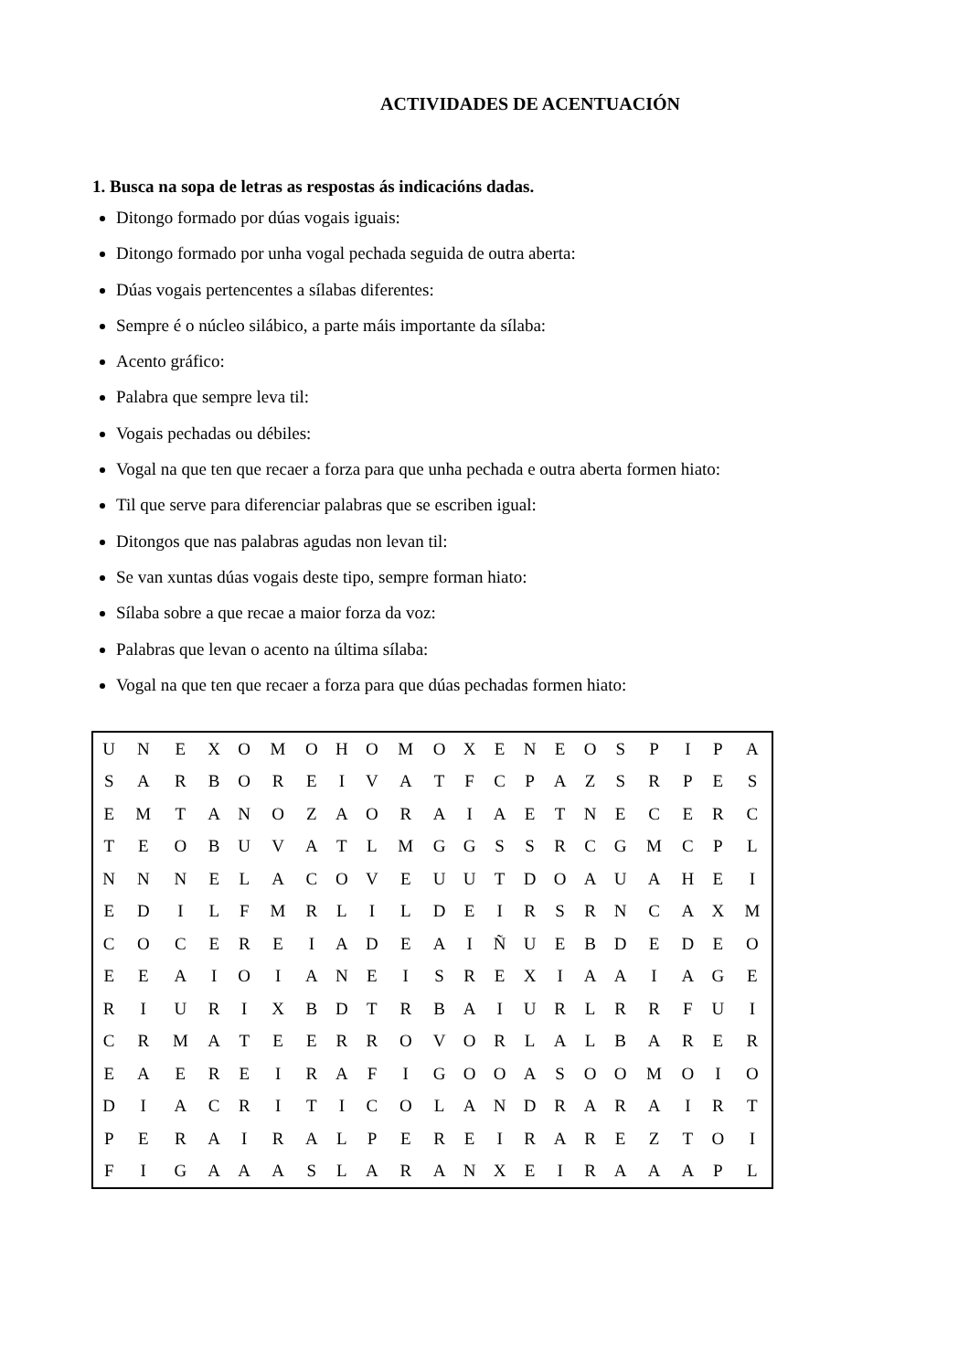ACTIVIDADES DE ACENTUACIÓN
1. Busca na sopa de letras as respostas ás indicacións dadas.
Ditongo formado por dúas vogais iguais:
Ditongo formado por unha vogal pechada seguida de outra aberta:
Dúas vogais pertencentes a sílabas diferentes:
Sempre é o núcleo silábico, a parte máis importante da sílaba:
Acento gráfico:
Palabra que sempre leva til:
Vogais pechadas ou débiles:
Vogal na que ten que recaer a forza para que unha pechada e outra aberta formen hiato:
Til que serve para diferenciar palabras que se escriben igual:
Ditongos que nas palabras agudas non levan til:
Se van xuntas dúas vogais deste tipo, sempre forman hiato:
Sílaba sobre a que recae a maior forza da voz:
Palabras que levan o acento na última sílaba:
Vogal na que ten que recaer a forza para que dúas pechadas formen hiato:
| U | N | E | X | O | M | O | H | O | M | O | X | E | N | E | O | S | P | I | P | A |
| S | A | R | B | O | R | E | I | V | A | T | F | C | P | A | Z | S | R | P | E | S |
| E | M | T | A | N | O | Z | A | O | R | A | I | A | E | T | N | E | C | E | R | C |
| T | E | O | B | U | V | A | T | L | M | G | G | S | S | R | C | G | M | C | P | L |
| N | N | N | E | L | A | C | O | V | E | U | U | T | D | O | A | U | A | H | E | I |
| E | D | I | L | F | M | R | L | I | L | D | E | I | R | S | R | N | C | A | X | M |
| C | O | C | E | R | E | I | A | D | E | A | I | Ñ | U | E | B | D | E | D | E | O |
| E | E | A | I | O | I | A | N | E | I | S | R | E | X | I | A | A | I | A | G | E |
| R | I | U | R | I | X | B | D | T | R | B | A | I | U | R | L | R | R | F | U | I |
| C | R | M | A | T | E | E | R | R | O | V | O | R | L | A | L | B | A | R | E | R |
| E | A | E | R | E | I | R | A | F | I | G | O | O | A | S | O | O | M | O | I | O |
| D | I | A | C | R | I | T | I | C | O | L | A | N | D | R | A | R | A | I | R | T |
| P | E | R | A | I | R | A | L | P | E | R | E | I | R | A | R | E | Z | T | O | I |
| F | I | G | A | A | A | S | L | A | R | A | N | X | E | I | R | A | A | A | P | L |